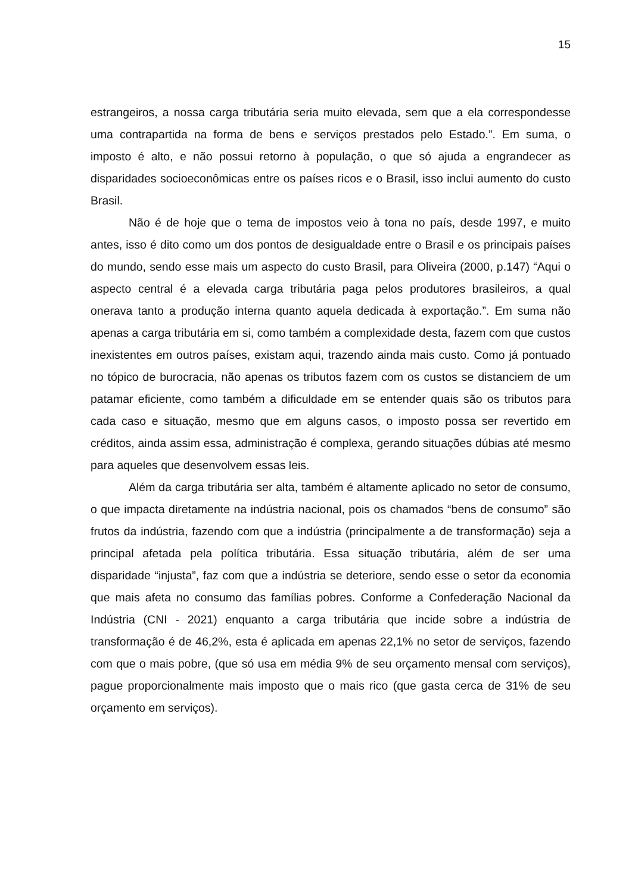15
estrangeiros, a nossa carga tributária seria muito elevada, sem que a ela correspondesse uma contrapartida na forma de bens e serviços prestados pelo Estado.”. Em suma, o imposto é alto, e não possui retorno à população, o que só ajuda a engrandecer as disparidades socioeconômicas entre os países ricos e o Brasil, isso inclui aumento do custo Brasil.
Não é de hoje que o tema de impostos veio à tona no país, desde 1997, e muito antes, isso é dito como um dos pontos de desigualdade entre o Brasil e os principais países do mundo, sendo esse mais um aspecto do custo Brasil, para Oliveira (2000, p.147) “Aqui o aspecto central é a elevada carga tributária paga pelos produtores brasileiros, a qual onerava tanto a produção interna quanto aquela dedicada à exportação.”. Em suma não apenas a carga tributária em si, como também a complexidade desta, fazem com que custos inexistentes em outros países, existam aqui, trazendo ainda mais custo. Como já pontuado no tópico de burocracia, não apenas os tributos fazem com os custos se distanciem de um patamar eficiente, como também a dificuldade em se entender quais são os tributos para cada caso e situação, mesmo que em alguns casos, o imposto possa ser revertido em créditos, ainda assim essa, administração é complexa, gerando situações dúbias até mesmo para aqueles que desenvolvem essas leis.
Além da carga tributária ser alta, também é altamente aplicado no setor de consumo, o que impacta diretamente na indústria nacional, pois os chamados “bens de consumo” são frutos da indústria, fazendo com que a indústria (principalmente a de transformação) seja a principal afetada pela política tributária. Essa situação tributária, além de ser uma disparidade “injusta”, faz com que a indústria se deteriore, sendo esse o setor da economia que mais afeta no consumo das famílias pobres. Conforme a Confederação Nacional da Indústria (CNI - 2021) enquanto a carga tributária que incide sobre a indústria de transformação é de 46,2%, esta é aplicada em apenas 22,1% no setor de serviços, fazendo com que o mais pobre, (que só usa em média 9% de seu orçamento mensal com serviços), pague proporcionalmente mais imposto que o mais rico (que gasta cerca de 31% de seu orçamento em serviços).